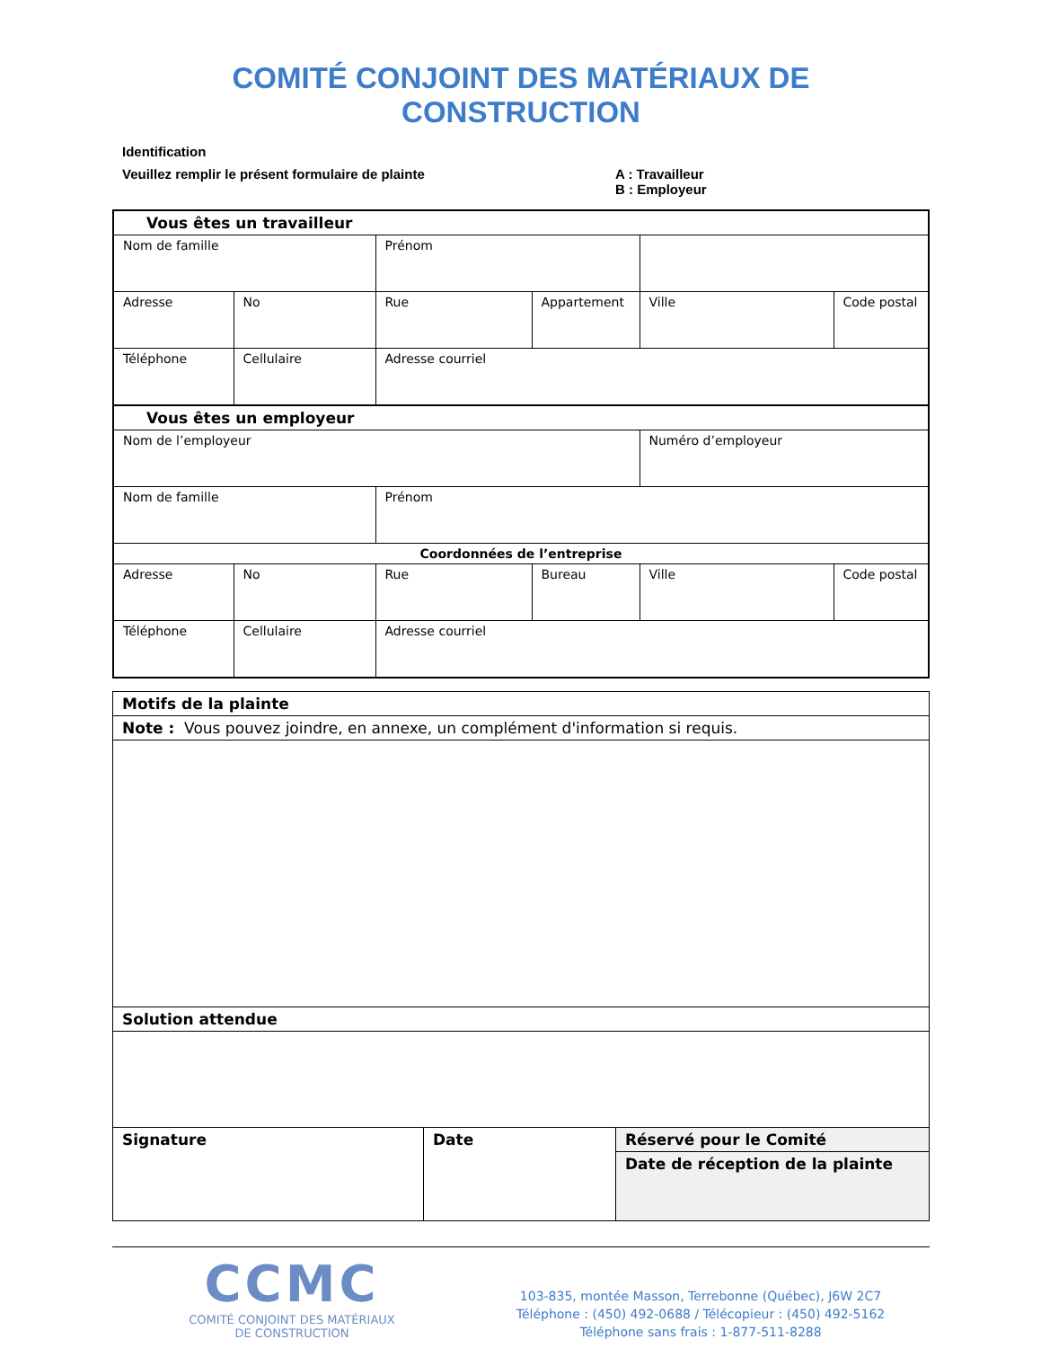COMITÉ CONJOINT DES MATÉRIAUX DE CONSTRUCTION
Identification
Veuillez remplir le présent formulaire de plainte A : Travailleur
B : Employeur
| Vous êtes un travailleur | | | | | |
| Nom de famille | | Prénom | | | |
| Adresse | No | Rue | Appartement | Ville | Code postal |
| Téléphone | Cellulaire | Adresse courriel | | | |
| Vous êtes un employeur | | | | | |
| Nom de l’employeur | | | | Numéro d’employeur | |
| Nom de famille | | Prénom | | | |
| Coordonnées de l’entreprise | | | | | |
| Adresse | No | Rue | Bureau | Ville | Code postal |
| Téléphone | Cellulaire | Adresse courriel | | | |
| Motifs de la plainte | | |
| Note : Vous pouvez joindre, en annexe, un complément d'information si requis. | | |
| Solution attendue | | |
| Signature | Date | Réservé pour le Comité |
| | | Date de réception de la plainte |
CCMC
COMITÉ CONJOINT DES MATÉRIAUX
DE CONSTRUCTION
103-835, montée Masson, Terrebonne (Québec), J6W 2C7
Téléphone : (450) 492-0688 / Télécopieur : (450) 492-5162
Téléphone sans frais : 1-877-511-8288